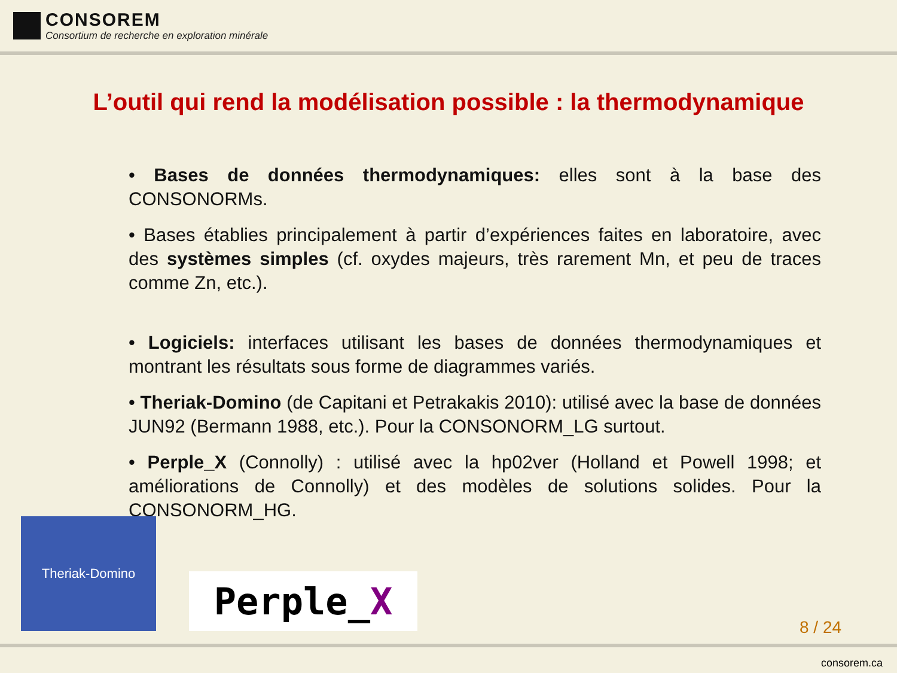CONSOREM
Consortium de recherche en exploration minérale
L’outil qui rend la modélisation possible : la thermodynamique
• Bases de données thermodynamiques: elles sont à la base des CONSONORMs.
• Bases établies principalement à partir d’expériences faites en laboratoire, avec des systèmes simples (cf. oxydes majeurs, très rarement Mn, et peu de traces comme Zn, etc.).
• Logiciels: interfaces utilisant les bases de données thermodynamiques et montrant les résultats sous forme de diagrammes variés.
• Theriak-Domino (de Capitani et Petrakakis 2010): utilisé avec la base de données JUN92 (Bermann 1988, etc.). Pour la CONSONORM_LG surtout.
• Perple_X (Connolly) : utilisé avec la hp02ver (Holland et Powell 1998; et améliorations de Connolly) et des modèles de solutions solides. Pour la CONSONORM_HG.
Theriak-Domino
Perple_ X
8 / 24
consorem.ca